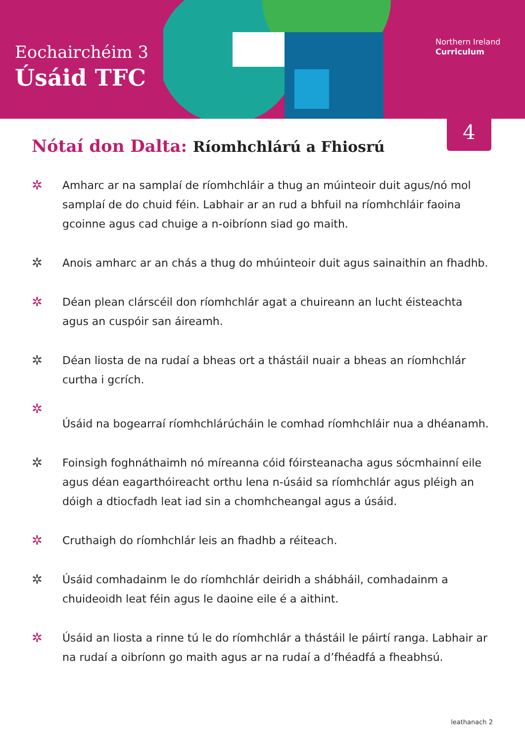Eochairchéim 3
Úsáid TFC
Northern Ireland
Curriculum
4
Nótaí don Dalta: Ríomhchlárú a Fhiosrú
✲ Amharc ar na samplaí de ríomhchláir a thug an múinteoir duit agus/nó mol samplaí de do chuid féin. Labhair ar an rud a bhfuil na ríomhchláir faoina gcoinne agus cad chuige a n-oibríonn siad go maith.
✲ Anois amharc ar an chás a thug do mhúinteoir duit agus sainaithin an fhadhb.
✲ Déan plean clárscéil don ríomhchlár agat a chuireann an lucht éisteachta agus an cuspóir san áireamh.
✲ Déan liosta de na rudaí a bheas ort a thástáil nuair a bheas an ríomhchlár curtha i gcrích.
✲ Úsáid na bogearraí ríomhchlárúcháin le comhad ríomhchláir nua a dhéanamh.
✲ Foinsigh foghnáthaimh nó míreanna cóid fóirsteanacha agus sócmhainní eile agus déan eagarthóireacht orthu lena n-úsáid sa ríomhchlár agus pléigh an dóigh a dtiocfadh leat iad sin a chomhcheangal agus a úsáid.
✲ Cruthaigh do ríomhchlár leis an fhadhb a réiteach.
✲ Úsáid comhadainm le do ríomhchlár deiridh a shábháil, comhadainm a chuideoidh leat féin agus le daoine eile é a aithint.
✲ Úsáid an liosta a rinne tú le do ríomhchlár a thástáil le páirtí ranga. Labhair ar na rudaí a oibríonn go maith agus ar na rudaí a d’fhéadfá a fheabhsú.
leathanach 2